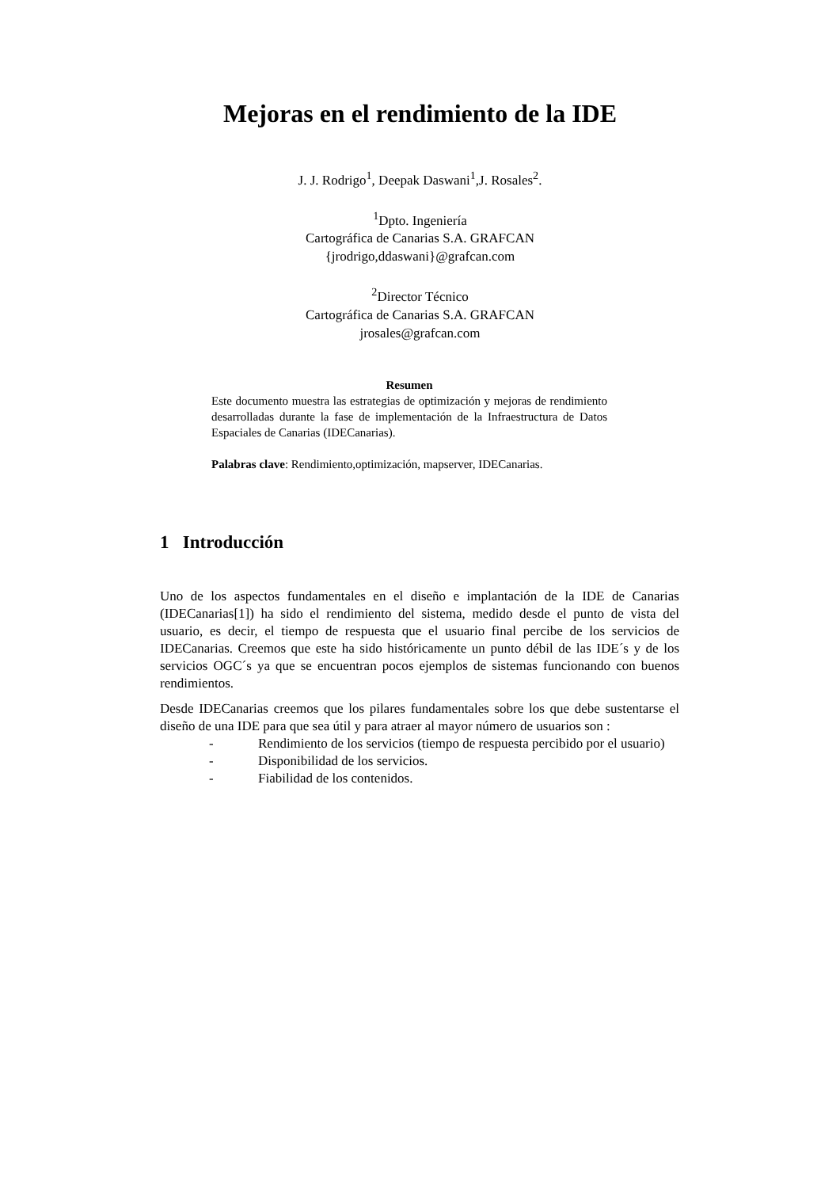Mejoras en el rendimiento de la IDE
J. J. Rodrigo<sup>1</sup>, Deepak Daswani<sup>1</sup>,J. Rosales<sup>2</sup>.
<sup>1</sup> Dpto. Ingeniería
Cartográfica de Canarias S.A. GRAFCAN
{jrodrigo,ddaswani}@grafcan.com
<sup>2</sup> Director Técnico
Cartográfica de Canarias S.A. GRAFCAN
jrosales@grafcan.com
Resumen
Este documento muestra las estrategias de optimización y mejoras de rendimiento desarrolladas durante la fase de implementación de la Infraestructura de Datos Espaciales de Canarias (IDECanarias).
Palabras clave: Rendimiento,optimización, mapserver, IDECanarias.
1 Introducción
Uno de los aspectos fundamentales en el diseño e implantación de la IDE de Canarias (IDECanarias[1]) ha sido el rendimiento del sistema, medido desde el punto de vista del usuario, es decir, el tiempo de respuesta que el usuario final percibe de los servicios de IDECanarias. Creemos que este ha sido históricamente un punto débil de las IDE´s y de los servicios OGC´s ya que se encuentran pocos ejemplos de sistemas funcionando con buenos rendimientos.
Desde IDECanarias creemos que los pilares fundamentales sobre los que debe sustentarse el diseño de una IDE para que sea útil y para atraer al mayor número de usuarios son :
- Rendimiento de los servicios (tiempo de respuesta percibido por el usuario)
- Disponibilidad de los servicios.
- Fiabilidad de los contenidos.